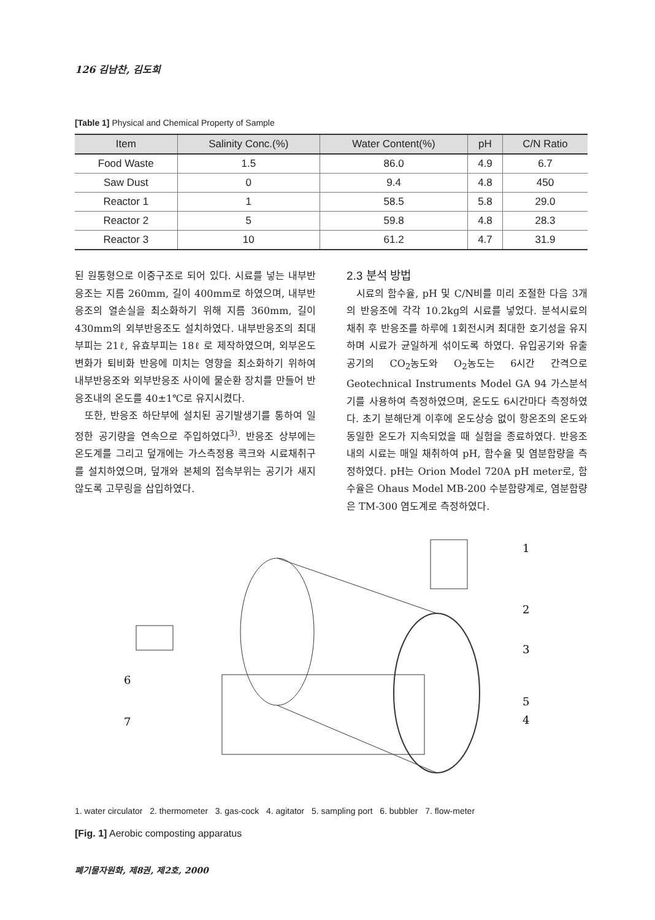126 김남찬, 김도희
[Table 1] Physical and Chemical Property of Sample
| Item | Salinity Conc.(%) | Water Content(%) | pH | C/N Ratio |
| --- | --- | --- | --- | --- |
| Food Waste | 1.5 | 86.0 | 4.9 | 6.7 |
| Saw Dust | 0 | 9.4 | 4.8 | 450 |
| Reactor 1 | 1 | 58.5 | 5.8 | 29.0 |
| Reactor 2 | 5 | 59.8 | 4.8 | 28.3 |
| Reactor 3 | 10 | 61.2 | 4.7 | 31.9 |
된 원통형으로 이중구조로 되어 있다. 시료를 넣는 내부반응조는 지름 260mm, 길이 400mm로 하였으며, 내부반응조의 열손실을 최소화하기 위해 지름 360mm, 길이 430mm의 외부반응조도 설치하였다. 내부반응조의 최대부피는 21ℓ, 유효부피는 18ℓ 로 제작하였으며, 외부온도 변화가 퇴비화 반응에 미치는 영향을 최소화하기 위하여 내부반응조와 외부반응조 사이에 물순환 장치를 만들어 반응조내의 온도를 40±1℃로 유지시켰다.
또한, 반응조 하단부에 설치된 공기발생기를 통하여 일정한 공기량을 연속으로 주입하였다<sup>3)</sup>. 반응조 상부에는 온도계를 그리고 덮개에는 가스측정용 콕크와 시료채취구를 설치하였으며, 덮개와 본체의 접속부위는 공기가 새지 않도록 고무링을 삽입하였다.
2.3 분석 방법
시료의 함수율, pH 및 C/N비를 미리 조절한 다음 3개의 반응조에 각각 10.2kg의 시료를 넣었다. 분석시료의 채취 후 반응조를 하루에 1회전시켜 최대한 호기성을 유지하며 시료가 균일하게 섞이도록 하였다. 유입공기와 유출공기의 CO<sub>2</sub>농도와 O<sub>2</sub>농도는 6시간 간격으로 Geotechnical Instruments Model GA 94 가스분석기를 사용하여 측정하였으며, 온도도 6시간마다 측정하였다. 초기 분해단계 이후에 온도상승 없이 항온조의 온도와 동일한 온도가 지속되었을 때 실험을 종료하였다. 반응조내의 시료는 매일 채취하여 pH, 함수율 및 염분함량을 측정하였다. pH는 Orion Model 720A pH meter로, 함수율은 Ohaus Model MB-200 수분함량계로, 염분함량은 TM-300 염도계로 측정하였다.
1
2
3
4
5
6
7
1. water circulator 2. thermometer 3. gas-cock 4. agitator 5. sampling port 6. bubbler 7. flow-meter
[Fig. 1] Aerobic composting apparatus
폐기물자원화, 제8권, 제2호, 2000